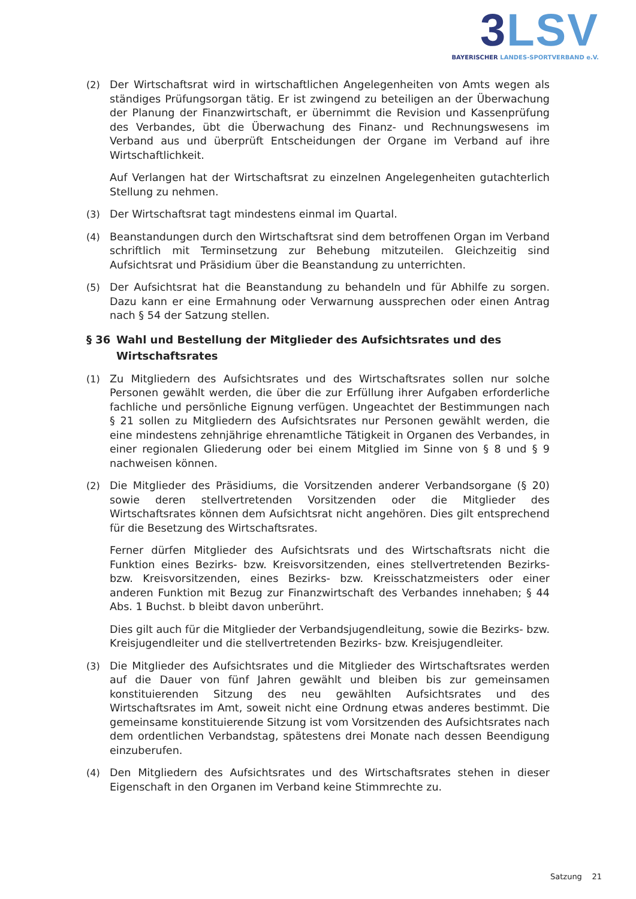3 LSV
BAYERISCHER LANDES-SPORTVERBAND e.V.
(2) Der Wirtschaftsrat wird in wirtschaftlichen Angelegenheiten von Amts wegen als ständiges Prüfungsorgan tätig. Er ist zwingend zu beteiligen an der Überwachung der Planung der Finanzwirtschaft, er übernimmt die Revision und Kassenprüfung des Verbandes, übt die Überwachung des Finanz- und Rechnungswesens im Verband aus und überprüft Entscheidungen der Organe im Verband auf ihre Wirtschaftlichkeit.
Auf Verlangen hat der Wirtschaftsrat zu einzelnen Angelegenheiten gutachterlich Stellung zu nehmen.
(3) Der Wirtschaftsrat tagt mindestens einmal im Quartal.
(4) Beanstandungen durch den Wirtschaftsrat sind dem betroffenen Organ im Verband schriftlich mit Terminsetzung zur Behebung mitzuteilen. Gleichzeitig sind Aufsichtsrat und Präsidium über die Beanstandung zu unterrichten.
(5) Der Aufsichtsrat hat die Beanstandung zu behandeln und für Abhilfe zu sorgen. Dazu kann er eine Ermahnung oder Verwarnung aussprechen oder einen Antrag nach § 54 der Satzung stellen.
§ 36 Wahl und Bestellung der Mitglieder des Aufsichtsrates und des Wirtschaftsrates
(1) Zu Mitgliedern des Aufsichtsrates und des Wirtschaftsrates sollen nur solche Personen gewählt werden, die über die zur Erfüllung ihrer Aufgaben erforderliche fachliche und persönliche Eignung verfügen. Ungeachtet der Bestimmungen nach § 21 sollen zu Mitgliedern des Aufsichtsrates nur Personen gewählt werden, die eine mindestens zehnjährige ehrenamtliche Tätigkeit in Organen des Verbandes, in einer regionalen Gliederung oder bei einem Mitglied im Sinne von § 8 und § 9 nachweisen können.
(2) Die Mitglieder des Präsidiums, die Vorsitzenden anderer Verbandsorgane (§ 20) sowie deren stellvertretenden Vorsitzenden oder die Mitglieder des Wirtschaftsrates können dem Aufsichtsrat nicht angehören. Dies gilt entsprechend für die Besetzung des Wirtschaftsrates.
Ferner dürfen Mitglieder des Aufsichtsrats und des Wirtschaftsrats nicht die Funktion eines Bezirks- bzw. Kreisvorsitzenden, eines stellvertretenden Bezirks- bzw. Kreisvorsitzenden, eines Bezirks- bzw. Kreisschatzmeisters oder einer anderen Funktion mit Bezug zur Finanzwirtschaft des Verbandes innehaben; § 44 Abs. 1 Buchst. b bleibt davon unberührt.
Dies gilt auch für die Mitglieder der Verbandsjugendleitung, sowie die Bezirks- bzw. Kreisjugendleiter und die stellvertretenden Bezirks- bzw. Kreisjugendleiter.
(3) Die Mitglieder des Aufsichtsrates und die Mitglieder des Wirtschaftsrates werden auf die Dauer von fünf Jahren gewählt und bleiben bis zur gemeinsamen konstituierenden Sitzung des neu gewählten Aufsichtsrates und des Wirtschaftsrates im Amt, soweit nicht eine Ordnung etwas anderes bestimmt. Die gemeinsame konstituierende Sitzung ist vom Vorsitzenden des Aufsichtsrates nach dem ordentlichen Verbandstag, spätestens drei Monate nach dessen Beendigung einzuberufen.
(4) Den Mitgliedern des Aufsichtsrates und des Wirtschaftsrates stehen in dieser Eigenschaft in den Organen im Verband keine Stimmrechte zu.
Satzung 21